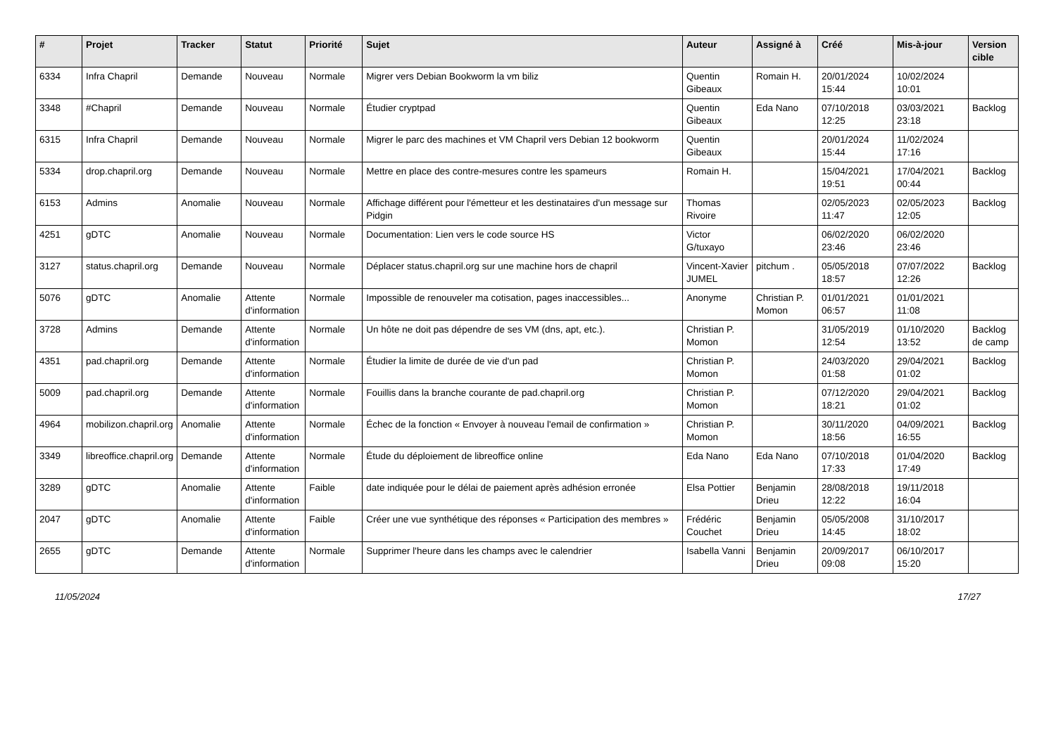| # | Projet | Tracker | Statut | Priorité | Sujet | Auteur | Assigné à | Créé | Mis-à-jour | Version cible |
| --- | --- | --- | --- | --- | --- | --- | --- | --- | --- | --- |
| 6334 | Infra Chapril | Demande | Nouveau | Normale | Migrer vers Debian Bookworm la vm biliz | Quentin Gibeaux | Romain H. | 20/01/2024 15:44 | 10/02/2024 10:01 | |
| 3348 | #Chapril | Demande | Nouveau | Normale | Étudier cryptpad | Quentin Gibeaux | Eda Nano | 07/10/2018 12:25 | 03/03/2021 23:18 | Backlog |
| 6315 | Infra Chapril | Demande | Nouveau | Normale | Migrer le parc des machines et VM Chapril vers Debian 12 bookworm | Quentin Gibeaux | | 20/01/2024 15:44 | 11/02/2024 17:16 | |
| 5334 | drop.chapril.org | Demande | Nouveau | Normale | Mettre en place des contre-mesures contre les spameurs | Romain H. | | 15/04/2021 19:51 | 17/04/2021 00:44 | Backlog |
| 6153 | Admins | Anomalie | Nouveau | Normale | Affichage différent pour l'émetteur et les destinataires d'un message sur Pidgin | Thomas Rivoire | | 02/05/2023 11:47 | 02/05/2023 12:05 | Backlog |
| 4251 | gDTC | Anomalie | Nouveau | Normale | Documentation: Lien vers le code source HS | Victor G/tuxayo | | 06/02/2020 23:46 | 06/02/2020 23:46 | |
| 3127 | status.chapril.org | Demande | Nouveau | Normale | Déplacer status.chapril.org sur une machine hors de chapril | Vincent-Xavier JUMEL | pitchum . | 05/05/2018 18:57 | 07/07/2022 12:26 | Backlog |
| 5076 | gDTC | Anomalie | Attente d'information | Normale | Impossible de renouveler ma cotisation, pages inaccessibles... | Anonyme | Christian P. Momon | 01/01/2021 06:57 | 01/01/2021 11:08 | |
| 3728 | Admins | Demande | Attente d'information | Normale | Un hôte ne doit pas dépendre de ses VM (dns, apt, etc.). | Christian P. Momon | | 31/05/2019 12:54 | 01/10/2020 13:52 | Backlog de camp |
| 4351 | pad.chapril.org | Demande | Attente d'information | Normale | Étudier la limite de durée de vie d'un pad | Christian P. Momon | | 24/03/2020 01:58 | 29/04/2021 01:02 | Backlog |
| 5009 | pad.chapril.org | Demande | Attente d'information | Normale | Fouillis dans la branche courante de pad.chapril.org | Christian P. Momon | | 07/12/2020 18:21 | 29/04/2021 01:02 | Backlog |
| 4964 | mobilizon.chapril.org | Anomalie | Attente d'information | Normale | Échec de la fonction « Envoyer à nouveau l'email de confirmation » | Christian P. Momon | | 30/11/2020 18:56 | 04/09/2021 16:55 | Backlog |
| 3349 | libreoffice.chapril.org | Demande | Attente d'information | Normale | Étude du déploiement de libreoffice online | Eda Nano | Eda Nano | 07/10/2018 17:33 | 01/04/2020 17:49 | Backlog |
| 3289 | gDTC | Anomalie | Attente d'information | Faible | date indiquée pour le délai de paiement après adhésion erronée | Elsa Pottier | Benjamin Drieu | 28/08/2018 12:22 | 19/11/2018 16:04 | |
| 2047 | gDTC | Anomalie | Attente d'information | Faible | Créer une vue synthétique des réponses « Participation des membres » | Frédéric Couchet | Benjamin Drieu | 05/05/2008 14:45 | 31/10/2017 18:02 | |
| 2655 | gDTC | Demande | Attente d'information | Normale | Supprimer l'heure dans les champs avec le calendrier | Isabella Vanni | Benjamin Drieu | 20/09/2017 09:08 | 06/10/2017 15:20 | |
11/05/2024 17/27